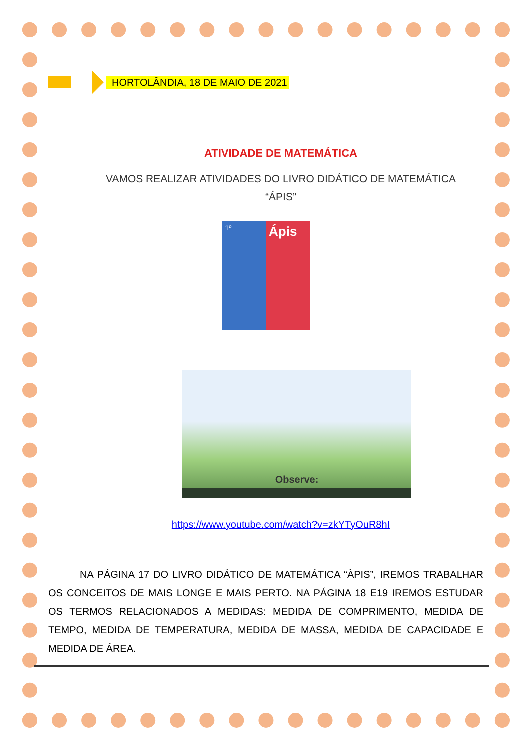HORTOLÂNDIA, 18 DE MAIO DE 2021
ATIVIDADE DE MATEMÁTICA
VAMOS REALIZAR ATIVIDADES DO LIVRO DIDÁTICO DE MATEMÁTICA
“ÁPIS”
1º
Ápis
Observe:
https://www.youtube.com/watch?v=zkYTyOuR8hI
NA PÁGINA 17 DO LIVRO DIDÁTICO DE MATEMÁTICA “ÀPIS”, IREMOS TRABALHAR OS CONCEITOS DE MAIS LONGE E MAIS PERTO. NA PÁGINA 18 E19 IREMOS ESTUDAR OS TERMOS RELACIONADOS A MEDIDAS: MEDIDA DE COMPRIMENTO, MEDIDA DE TEMPO, MEDIDA DE TEMPERATURA, MEDIDA DE MASSA, MEDIDA DE CAPACIDADE E MEDIDA DE ÁREA.